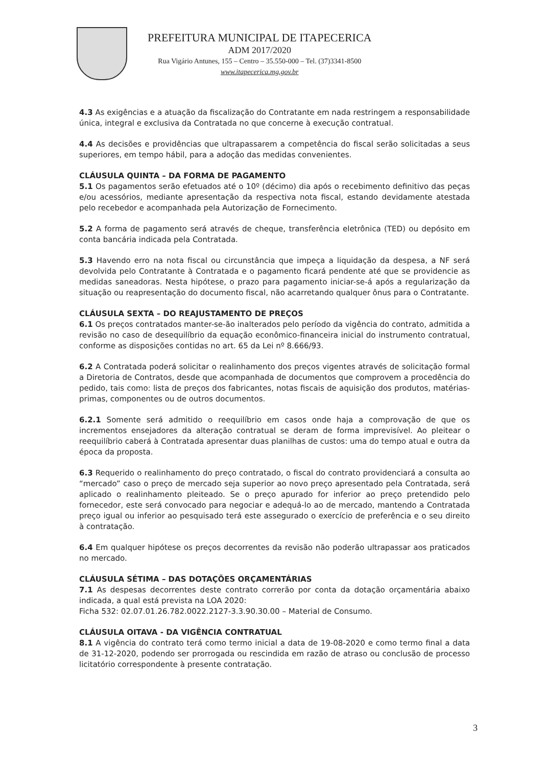PREFEITURA MUNICIPAL DE ITAPECERICA
ADM 2017/2020
Rua Vigário Antunes, 155 – Centro – 35.550-000 – Tel. (37)3341-8500
www.itapecerica.mg.gov.br
4.3 As exigências e a atuação da fiscalização do Contratante em nada restringem a responsabilidade única, integral e exclusiva da Contratada no que concerne à execução contratual.
4.4 As decisões e providências que ultrapassarem a competência do fiscal serão solicitadas a seus superiores, em tempo hábil, para a adoção das medidas convenientes.
CLÁUSULA QUINTA – DA FORMA DE PAGAMENTO
5.1 Os pagamentos serão efetuados até o 10º (décimo) dia após o recebimento definitivo das peças e/ou acessórios, mediante apresentação da respectiva nota fiscal, estando devidamente atestada pelo recebedor e acompanhada pela Autorização de Fornecimento.
5.2 A forma de pagamento será através de cheque, transferência eletrônica (TED) ou depósito em conta bancária indicada pela Contratada.
5.3 Havendo erro na nota fiscal ou circunstância que impeça a liquidação da despesa, a NF será devolvida pelo Contratante à Contratada e o pagamento ficará pendente até que se providencie as medidas saneadoras. Nesta hipótese, o prazo para pagamento iniciar-se-á após a regularização da situação ou reapresentação do documento fiscal, não acarretando qualquer ônus para o Contratante.
CLÁUSULA SEXTA – DO REAJUSTAMENTO DE PREÇOS
6.1 Os preços contratados manter-se-ão inalterados pelo período da vigência do contrato, admitida a revisão no caso de desequilíbrio da equação econômico-financeira inicial do instrumento contratual, conforme as disposições contidas no art. 65 da Lei nº 8.666/93.
6.2 A Contratada poderá solicitar o realinhamento dos preços vigentes através de solicitação formal a Diretoria de Contratos, desde que acompanhada de documentos que comprovem a procedência do pedido, tais como: lista de preços dos fabricantes, notas fiscais de aquisição dos produtos, matérias-primas, componentes ou de outros documentos.
6.2.1 Somente será admitido o reequilíbrio em casos onde haja a comprovação de que os incrementos ensejadores da alteração contratual se deram de forma imprevisível. Ao pleitear o reequilíbrio caberá à Contratada apresentar duas planilhas de custos: uma do tempo atual e outra da época da proposta.
6.3 Requerido o realinhamento do preço contratado, o fiscal do contrato providenciará a consulta ao “mercado” caso o preço de mercado seja superior ao novo preço apresentado pela Contratada, será aplicado o realinhamento pleiteado. Se o preço apurado for inferior ao preço pretendido pelo fornecedor, este será convocado para negociar e adequá-lo ao de mercado, mantendo a Contratada preço igual ou inferior ao pesquisado terá este assegurado o exercício de preferência e o seu direito à contratação.
6.4 Em qualquer hipótese os preços decorrentes da revisão não poderão ultrapassar aos praticados no mercado.
CLÁUSULA SÉTIMA – DAS DOTAÇÕES ORÇAMENTÁRIAS
7.1 As despesas decorrentes deste contrato correrão por conta da dotação orçamentária abaixo indicada, a qual está prevista na LOA 2020:
Ficha 532: 02.07.01.26.782.0022.2127-3.3.90.30.00 – Material de Consumo.
CLÁUSULA OITAVA - DA VIGÊNCIA CONTRATUAL
8.1 A vigência do contrato terá como termo inicial a data de 19-08-2020 e como termo final a data de 31-12-2020, podendo ser prorrogada ou rescindida em razão de atraso ou conclusão de processo licitatório correspondente à presente contratação.
3